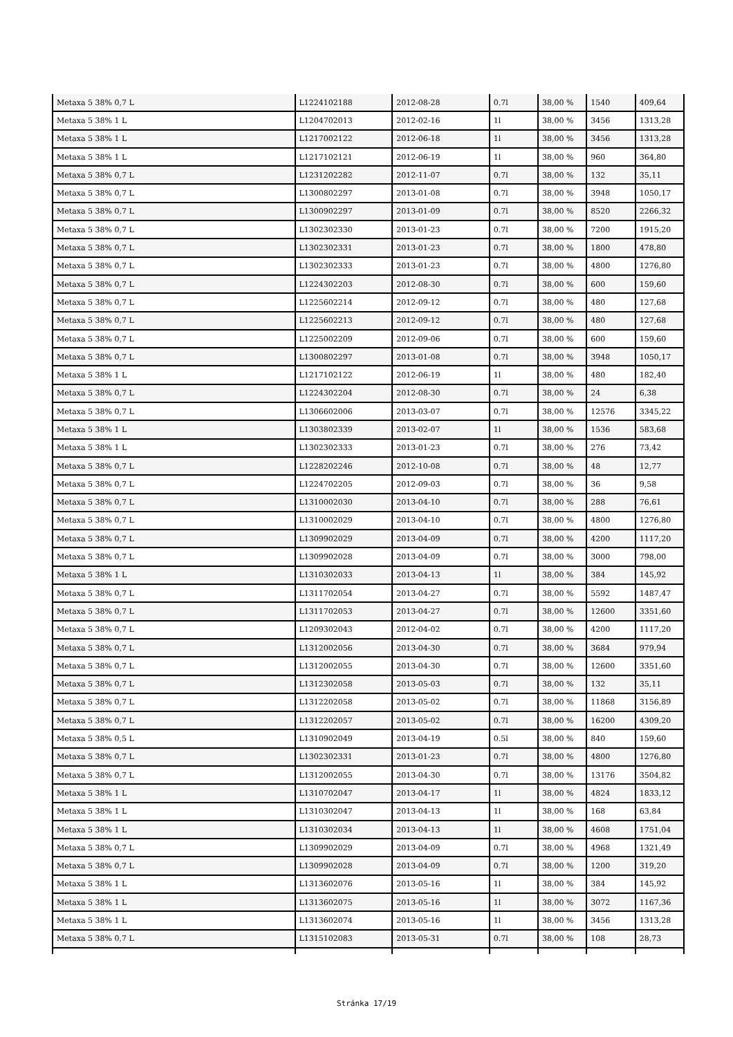| Metaxa 5 38% 0,7 L | L1224102188 | 2012-08-28 | 0.7l | 38,00 % | 1540 | 409,64 |
| Metaxa 5 38% 1 L | L1204702013 | 2012-02-16 | 1l | 38,00 % | 3456 | 1313,28 |
| Metaxa 5 38% 1 L | L1217002122 | 2012-06-18 | 1l | 38,00 % | 3456 | 1313,28 |
| Metaxa 5 38% 1 L | L1217102121 | 2012-06-19 | 1l | 38,00 % | 960 | 364,80 |
| Metaxa 5 38% 0,7 L | L1231202282 | 2012-11-07 | 0.7l | 38,00 % | 132 | 35,11 |
| Metaxa 5 38% 0,7 L | L1300802297 | 2013-01-08 | 0.7l | 38,00 % | 3948 | 1050,17 |
| Metaxa 5 38% 0,7 L | L1300902297 | 2013-01-09 | 0.7l | 38,00 % | 8520 | 2266,32 |
| Metaxa 5 38% 0,7 L | L1302302330 | 2013-01-23 | 0.7l | 38,00 % | 7200 | 1915,20 |
| Metaxa 5 38% 0,7 L | L1302302331 | 2013-01-23 | 0.7l | 38,00 % | 1800 | 478,80 |
| Metaxa 5 38% 0,7 L | L1302302333 | 2013-01-23 | 0.7l | 38,00 % | 4800 | 1276,80 |
| Metaxa 5 38% 0,7 L | L1224302203 | 2012-08-30 | 0.7l | 38,00 % | 600 | 159,60 |
| Metaxa 5 38% 0,7 L | L1225602214 | 2012-09-12 | 0.7l | 38,00 % | 480 | 127,68 |
| Metaxa 5 38% 0,7 L | L1225602213 | 2012-09-12 | 0.7l | 38,00 % | 480 | 127,68 |
| Metaxa 5 38% 0,7 L | L1225002209 | 2012-09-06 | 0.7l | 38,00 % | 600 | 159,60 |
| Metaxa 5 38% 0,7 L | L1300802297 | 2013-01-08 | 0.7l | 38,00 % | 3948 | 1050,17 |
| Metaxa 5 38% 1 L | L1217102122 | 2012-06-19 | 1l | 38,00 % | 480 | 182,40 |
| Metaxa 5 38% 0,7 L | L1224302204 | 2012-08-30 | 0.7l | 38,00 % | 24 | 6,38 |
| Metaxa 5 38% 0,7 L | L1306602006 | 2013-03-07 | 0.7l | 38,00 % | 12576 | 3345,22 |
| Metaxa 5 38% 1 L | L1303802339 | 2013-02-07 | 1l | 38,00 % | 1536 | 583,68 |
| Metaxa 5 38% 1 L | L1302302333 | 2013-01-23 | 0.7l | 38,00 % | 276 | 73,42 |
| Metaxa 5 38% 0,7 L | L1228202246 | 2012-10-08 | 0.7l | 38,00 % | 48 | 12,77 |
| Metaxa 5 38% 0,7 L | L1224702205 | 2012-09-03 | 0.7l | 38,00 % | 36 | 9,58 |
| Metaxa 5 38% 0,7 L | L1310002030 | 2013-04-10 | 0.7l | 38,00 % | 288 | 76,61 |
| Metaxa 5 38% 0,7 L | L1310002029 | 2013-04-10 | 0.7l | 38,00 % | 4800 | 1276,80 |
| Metaxa 5 38% 0,7 L | L1309902029 | 2013-04-09 | 0.7l | 38,00 % | 4200 | 1117,20 |
| Metaxa 5 38% 0,7 L | L1309902028 | 2013-04-09 | 0.7l | 38,00 % | 3000 | 798,00 |
| Metaxa 5 38% 1 L | L1310302033 | 2013-04-13 | 1l | 38,00 % | 384 | 145,92 |
| Metaxa 5 38% 0,7 L | L1311702054 | 2013-04-27 | 0.7l | 38,00 % | 5592 | 1487,47 |
| Metaxa 5 38% 0,7 L | L1311702053 | 2013-04-27 | 0.7l | 38,00 % | 12600 | 3351,60 |
| Metaxa 5 38% 0,7 L | L1209302043 | 2012-04-02 | 0.7l | 38,00 % | 4200 | 1117,20 |
| Metaxa 5 38% 0,7 L | L1312002056 | 2013-04-30 | 0.7l | 38,00 % | 3684 | 979,94 |
| Metaxa 5 38% 0,7 L | L1312002055 | 2013-04-30 | 0.7l | 38,00 % | 12600 | 3351,60 |
| Metaxa 5 38% 0,7 L | L1312302058 | 2013-05-03 | 0.7l | 38,00 % | 132 | 35,11 |
| Metaxa 5 38% 0,7 L | L1312202058 | 2013-05-02 | 0.7l | 38,00 % | 11868 | 3156,89 |
| Metaxa 5 38% 0,7 L | L1312202057 | 2013-05-02 | 0.7l | 38,00 % | 16200 | 4309,20 |
| Metaxa 5 38% 0,5 L | L1310902049 | 2013-04-19 | 0.5l | 38,00 % | 840 | 159,60 |
| Metaxa 5 38% 0,7 L | L1302302331 | 2013-01-23 | 0.7l | 38,00 % | 4800 | 1276,80 |
| Metaxa 5 38% 0,7 L | L1312002055 | 2013-04-30 | 0.7l | 38,00 % | 13176 | 3504,82 |
| Metaxa 5 38% 1 L | L1310702047 | 2013-04-17 | 1l | 38,00 % | 4824 | 1833,12 |
| Metaxa 5 38% 1 L | L1310302047 | 2013-04-13 | 1l | 38,00 % | 168 | 63,84 |
| Metaxa 5 38% 1 L | L1310302034 | 2013-04-13 | 1l | 38,00 % | 4608 | 1751,04 |
| Metaxa 5 38% 0,7 L | L1309902029 | 2013-04-09 | 0.7l | 38,00 % | 4968 | 1321,49 |
| Metaxa 5 38% 0,7 L | L1309902028 | 2013-04-09 | 0.7l | 38,00 % | 1200 | 319,20 |
| Metaxa 5 38% 1 L | L1313602076 | 2013-05-16 | 1l | 38,00 % | 384 | 145,92 |
| Metaxa 5 38% 1 L | L1313602075 | 2013-05-16 | 1l | 38,00 % | 3072 | 1167,36 |
| Metaxa 5 38% 1 L | L1313602074 | 2013-05-16 | 1l | 38,00 % | 3456 | 1313,28 |
| Metaxa 5 38% 0,7 L | L1315102083 | 2013-05-31 | 0.7l | 38,00 % | 108 | 28,73 |
Stránka 17/19